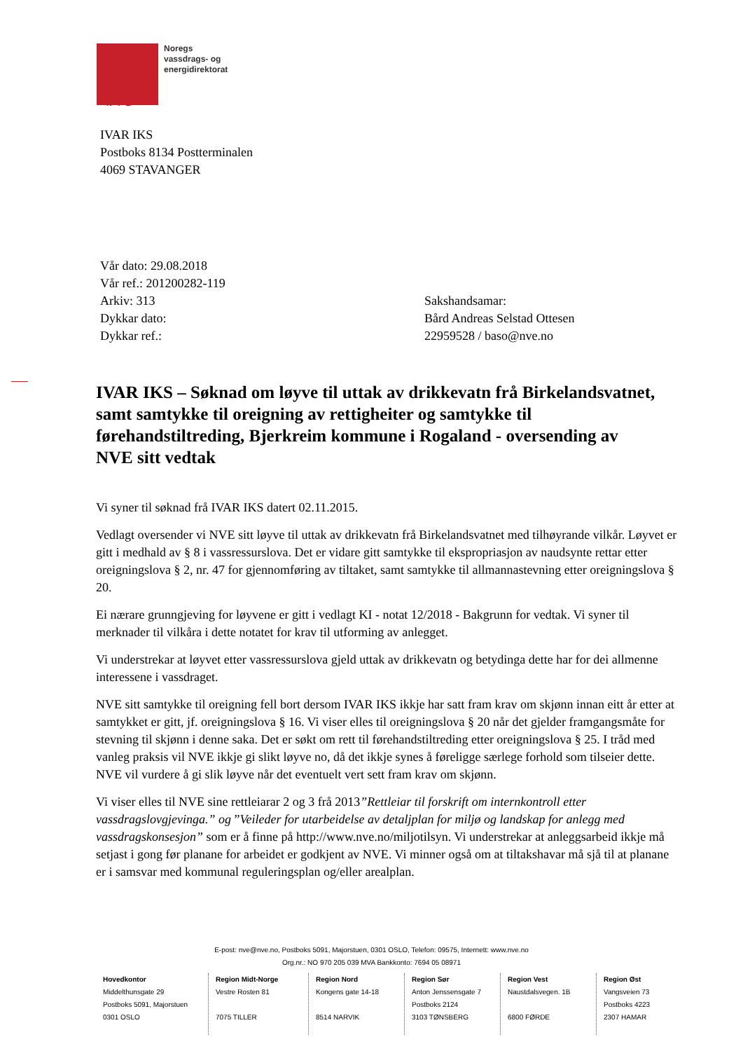Noregs
vassdrags- og
energidirektorat
NVE
IVAR IKS
Postboks 8134 Postterminalen
4069 STAVANGER
Vår dato: 29.08.2018
Vår ref.: 201200282-119
Arkiv: 313
Dykkar dato:
Dykkar ref.:
Sakshandsamar:
Bård Andreas Selstad Ottesen
22959528 / baso@nve.no
IVAR IKS – Søknad om løyve til uttak av drikkevatn frå Birkelandsvatnet, samt samtykke til oreigning av rettigheiter og samtykke til førehandstiltreding, Bjerkreim kommune i Rogaland - oversending av NVE sitt vedtak
Vi syner til søknad frå IVAR IKS datert 02.11.2015.
Vedlagt oversender vi NVE sitt løyve til uttak av drikkevatn frå Birkelandsvatnet med tilhøyrande vilkår. Løyvet er gitt i medhald av § 8 i vassressurslova. Det er vidare gitt samtykke til ekspropriasjon av naudsynte rettar etter oreigningslova § 2, nr. 47 for gjennomføring av tiltaket, samt samtykke til allmannastevning etter oreigningslova § 20.
Ei nærare grunngjeving for løyvene er gitt i vedlagt KI - notat 12/2018 - Bakgrunn for vedtak. Vi syner til merknader til vilkåra i dette notatet for krav til utforming av anlegget.
Vi understrekar at løyvet etter vassressurslova gjeld uttak av drikkevatn og betydinga dette har for dei allmenne interessene i vassdraget.
NVE sitt samtykke til oreigning fell bort dersom IVAR IKS ikkje har satt fram krav om skjønn innan eitt år etter at samtykket er gitt, jf. oreigningslova § 16. Vi viser elles til oreigningslova § 20 når det gjelder framgangsmåte for stevning til skjønn i denne saka. Det er søkt om rett til førehandstiltreding etter oreigningslova § 25. I tråd med vanleg praksis vil NVE ikkje gi slikt løyve no, då det ikkje synes å føreligge særlege forhold som tilseier dette. NVE vil vurdere å gi slik løyve når det eventuelt vert sett fram krav om skjønn.
Vi viser elles til NVE sine rettleiarar 2 og 3 frå 2013”Rettleiar til forskrift om internkontroll etter vassdragslovgjevinga.” og ”Veileder for utarbeidelse av detaljplan for miljø og landskap for anlegg med vassdragskonsesjon” som er å finne på http://www.nve.no/miljotilsyn. Vi understrekar at anleggsarbeid ikkje må setjast i gong før planane for arbeidet er godkjent av NVE. Vi minner også om at tiltakshavar må sjå til at planane er i samsvar med kommunal reguleringsplan og/eller arealplan.
E-post: nve@nve.no, Postboks 5091, Majorstuen, 0301 OSLO, Telefon: 09575, Internett: www.nve.no
Org.nr.: NO 970 205 039 MVA Bankkonto: 7694 05 08971
Hovedkontor
Middelthunsgate 29
Postboks 5091, Majorstuen
0301 OSLO
Region Midt-Norge
Vestre Rosten 81
7075 TILLER
Region Nord
Kongens gate 14-18
8514 NARVIK
Region Sør
Anton Jenssensgate 7
Postboks 2124
3103 TØNSBERG
Region Vest
Naustdalsvegen. 1B
6800 FØRDE
Region Øst
Vangsveien 73
Postboks 4223
2307 HAMAR